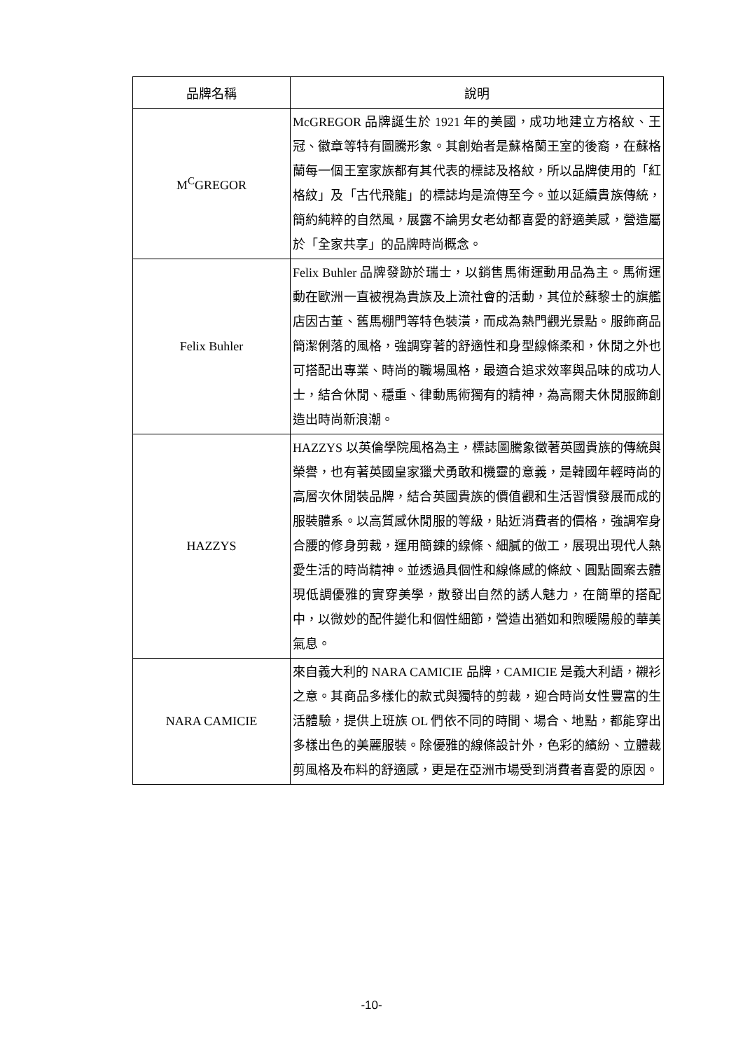| 品牌名稱 | 說明 |
| --- | --- |
| M<sup>C</sup>GREGOR | McGREGOR 品牌誕生於 1921 年的美國，成功地建立方格紋、王冠、徽章等特有圖騰形象。其創始者是蘇格蘭王室的後裔，在蘇格蘭每一個王室家族都有其代表的標誌及格紋，所以品牌使用的「紅格紋」及「古代飛龍」的標誌均是流傳至今。並以延續貴族傳統，簡約純粹的自然風，展露不論男女老幼都喜愛的舒適美感，營造屬於「全家共享」的品牌時尚概念。 |
| Felix Buhler | Felix Buhler 品牌發跡於瑞士，以銷售馬術運動用品為主。馬術運動在歐洲一直被視為貴族及上流社會的活動，其位於蘇黎士的旗艦店因古董、舊馬棚門等特色裝潢，而成為熱門觀光景點。服飾商品簡潔俐落的風格，強調穿著的舒適性和身型線條柔和，休閒之外也可搭配出專業、時尚的職場風格，最適合追求效率與品味的成功人士，結合休閒、穩重、律動馬術獨有的精神，為高爾夫休閒服飾創造出時尚新浪潮。 |
| HAZZYS | HAZZYS 以英倫學院風格為主，標誌圖騰象徵著英國貴族的傳統與榮譽，也有著英國皇家獵犬勇敢和機靈的意義，是韓國年輕時尚的高層次休閒裝品牌，結合英國貴族的價值觀和生活習慣發展而成的服裝體系。以高質感休閒服的等級，貼近消費者的價格，強調窄身合腰的修身剪裁，運用簡鍊的線條、細膩的做工，展現出現代人熱愛生活的時尚精神。並透過具個性和線條感的條紋、圓點圖案去體現低調優雅的實穿美學，散發出自然的誘人魅力，在簡單的搭配中，以微妙的配件變化和個性細節，營造出猶如和煦暖陽般的華美氣息。 |
| NARA CAMICIE | 來自義大利的 NARA CAMICIE 品牌，CAMICIE 是義大利語，襯衫之意。其商品多樣化的款式與獨特的剪裁，迎合時尚女性豐富的生活體驗，提供上班族 OL 們依不同的時間、場合、地點，都能穿出多樣出色的美麗服裝。除優雅的線條設計外，色彩的繽紛、立體裁剪風格及布料的舒適感，更是在亞洲市場受到消費者喜愛的原因。 |
-10-